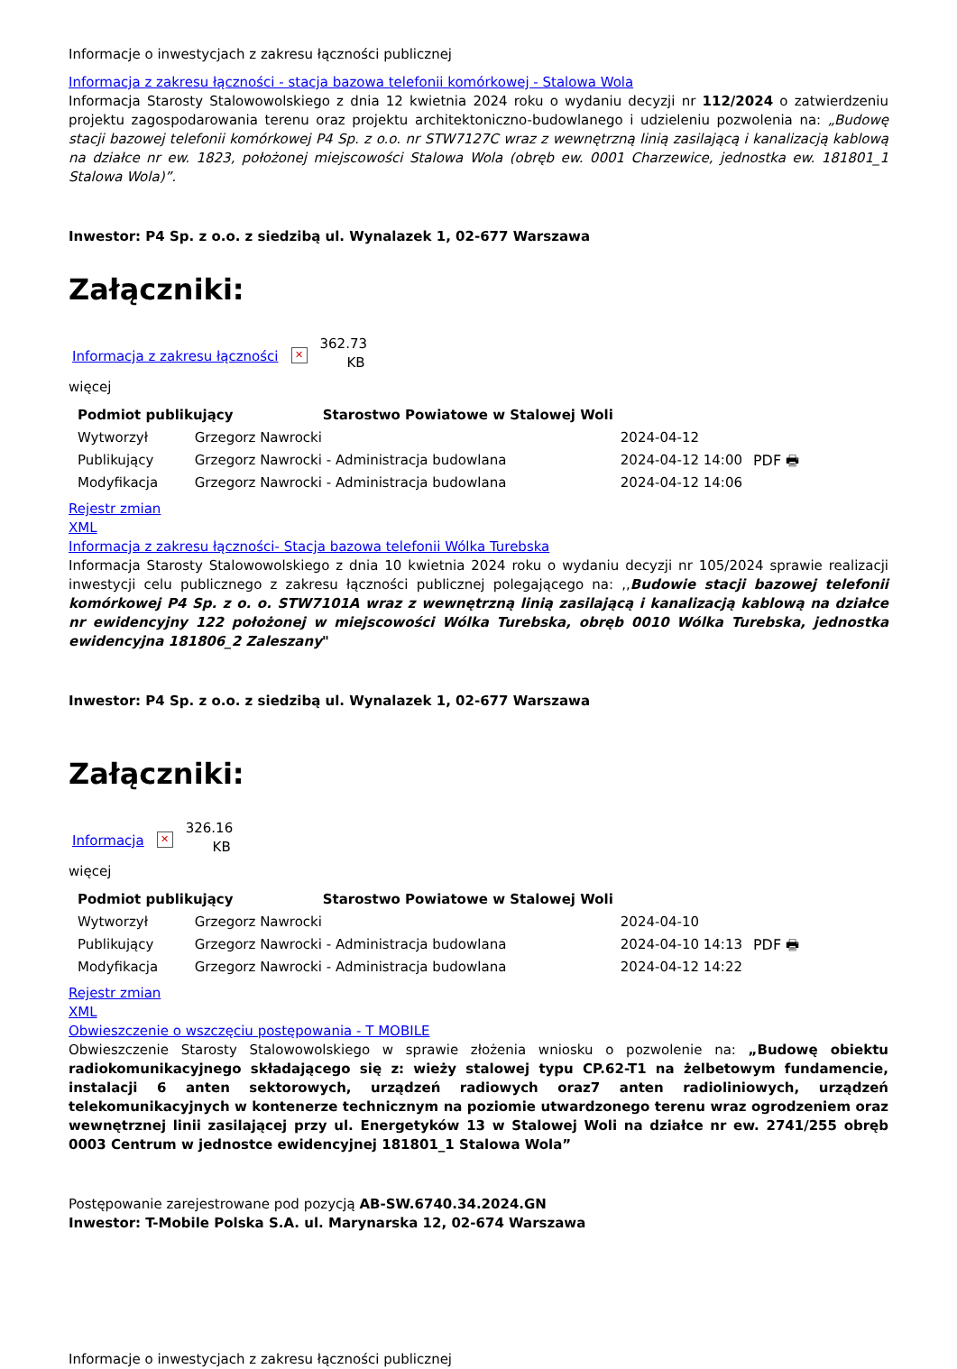Informacje o inwestycjach z zakresu łączności publicznej
Informacja z zakresu łączności - stacja bazowa telefonii komórkowej - Stalowa Wola
Informacja Starosty Stalowowolskiego z dnia 12 kwietnia 2024 roku o wydaniu decyzji nr 112/2024 o zatwierdzeniu projektu zagospodarowania terenu oraz projektu architektoniczno-budowlanego i udzieleniu pozwolenia na: „Budowę stacji bazowej telefonii komórkowej P4 Sp. z o.o. nr STW7127C wraz z wewnętrzną linią zasilającą i kanalizacją kablową na działce nr ew. 1823, położonej miejscowości Stalowa Wola (obręb ew. 0001 Charzewice, jednostka ew. 181801_1 Stalowa Wola)”.
Inwestor: P4 Sp. z o.o. z siedzibą ul. Wynalazek 1, 02-677 Warszawa
Załączniki:
Informacja z zakresu łączności ✕ 362.73 KB
więcej
| Podmiot publikujący Starostwo Powiatowe w Stalowej Woli | | | |
| --- | --- | --- | --- |
| Wytworzył | Grzegorz Nawrocki | 2024-04-12 | PDF 🖶 |
| Publikujący | Grzegorz Nawrocki - Administracja budowlana | 2024-04-12 14:00 | |
| Modyfikacja | Grzegorz Nawrocki - Administracja budowlana | 2024-04-12 14:06 | |
Rejestr zmian
XML
Informacja z zakresu łączności- Stacja bazowa telefonii Wólka Turebska
Informacja Starosty Stalowowolskiego z dnia 10 kwietnia 2024 roku o wydaniu decyzji nr 105/2024 sprawie realizacji inwestycji celu publicznego z zakresu łączności publicznej polegającego na: ,,Budowie stacji bazowej telefonii komórkowej P4 Sp. z o. o. STW7101A wraz z wewnętrzną linią zasilającą i kanalizacją kablową na działce nr ewidencyjny 122 położonej w miejscowości Wólka Turebska, obręb 0010 Wólka Turebska, jednostka ewidencyjna 181806_2 Zaleszany"
Inwestor: P4 Sp. z o.o. z siedzibą ul. Wynalazek 1, 02-677 Warszawa
Załączniki:
Informacja ✕ 326.16 KB
więcej
| Podmiot publikujący Starostwo Powiatowe w Stalowej Woli | | | |
| --- | --- | --- | --- |
| Wytworzył | Grzegorz Nawrocki | 2024-04-10 | PDF 🖶 |
| Publikujący | Grzegorz Nawrocki - Administracja budowlana | 2024-04-10 14:13 | |
| Modyfikacja | Grzegorz Nawrocki - Administracja budowlana | 2024-04-12 14:22 | |
Rejestr zmian
XML
Obwieszczenie o wszczęciu postępowania - T MOBILE
Obwieszczenie Starosty Stalowowolskiego w sprawie złożenia wniosku o pozwolenie na: „Budowę obiektu radiokomunikacyjnego składającego się z: wieży stalowej typu CP.62-T1 na żelbetowym fundamencie, instalacji 6 anten sektorowych, urządzeń radiowych oraz7 anten radioliniowych, urządzeń telekomunikacyjnych w kontenerze technicznym na poziomie utwardzonego terenu wraz ogrodzeniem oraz wewnętrznej linii zasilającej przy ul. Energetyków 13 w Stalowej Woli na działce nr ew. 2741/255 obręb 0003 Centrum w jednostce ewidencyjnej 181801_1 Stalowa Wola”
Postępowanie zarejestrowane pod pozycją AB-SW.6740.34.2024.GN
Inwestor: T-Mobile Polska S.A. ul. Marynarska 12, 02-674 Warszawa
Informacje o inwestycjach z zakresu łączności publicznej